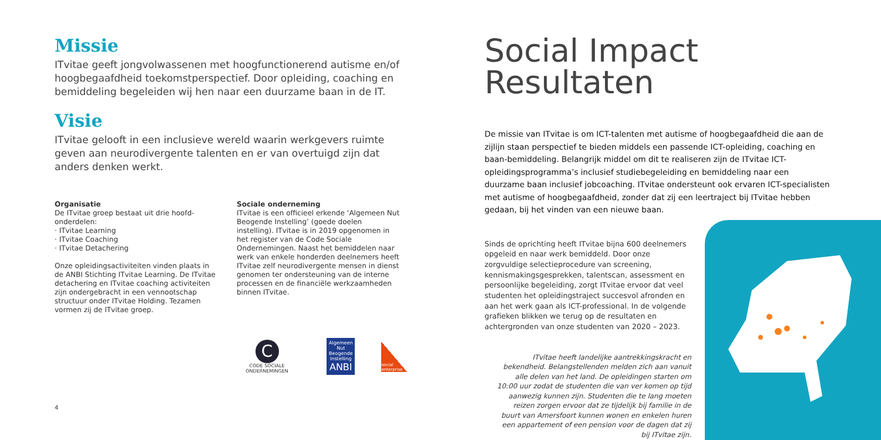Missie
ITvitae geeft jongvolwassenen met hoogfunctionerend autisme en/of hoogbegaafdheid toekomstperspectief. Door opleiding, coaching en bemiddeling begeleiden wij hen naar een duurzame baan in de IT.
Visie
ITvitae gelooft in een inclusieve wereld waarin werkgevers ruimte geven aan neurodivergente talenten en er van overtuigd zijn dat anders denken werkt.
Organisatie
De ITvitae groep bestaat uit drie hoofd-onderdelen:
· ITvitae Learning
· ITvitae Coaching
· ITvitae Detachering
Onze opleidingsactiviteiten vinden plaats in de ANBI Stichting ITvitae Learning. De ITvitae detachering en ITvitae coaching activiteiten zijn ondergebracht in een vennootschap structuur onder ITvitae Holding. Tezamen vormen zij de ITvitae groep.
Sociale onderneming
ITvitae is een officieel erkende ‘Algemeen Nut Beogende Instelling’ (goede doelen instelling). ITvitae is in 2019 opgenomen in het register van de Code Sociale Ondernemingen. Naast het bemiddelen naar werk van enkele honderden deelnemers heeft ITvitae zelf neurodivergente mensen in dienst genomen ter ondersteuning van de interne processen en de financiële werkzaamheden binnen ITvitae.
C
CODE SOCIALE ONDERNEMINGEN
Algemeen Nut Beogende Instelling
ANBI
social enterprise
4
Social Impact
Resultaten
De missie van ITvitae is om ICT-talenten met autisme of hoogbegaafdheid die aan de zijlijn staan perspectief te bieden middels een passende ICT-opleiding, coaching en baan-bemiddeling. Belangrijk middel om dit te realiseren zijn de ITvitae ICT-opleidingsprogramma’s inclusief studiebegeleiding en bemiddeling naar een duurzame baan inclusief jobcoaching. ITvitae ondersteunt ook ervaren ICT-specialisten met autisme of hoogbegaafdheid, zonder dat zij een leertraject bij ITvitae hebben gedaan, bij het vinden van een nieuwe baan.
Sinds de oprichting heeft ITvitae bijna 600 deelnemers opgeleid en naar werk bemiddeld. Door onze zorgvuldige selectieprocedure van screening, kennismakingsgesprekken, talentscan, assessment en persoonlijke begeleiding, zorgt ITvitae ervoor dat veel studenten het opleidingstraject succesvol afronden en aan het werk gaan als ICT-professional. In de volgende grafieken blikken we terug op de resultaten en achtergronden van onze studenten van 2020 – 2023.
ITvitae heeft landelijke aantrekkingskracht en bekendheid. Belangstellenden melden zich aan vanuit alle delen van het land. De opleidingen starten om 10:00 uur zodat de studenten die van ver komen op tijd aanwezig kunnen zijn. Studenten die te lang moeten reizen zorgen ervoor dat ze tijdelijk bij familie in de buurt van Amersfoort kunnen wonen en enkelen huren een appartement of een pension voor de dagen dat zij bij ITvitae zijn.